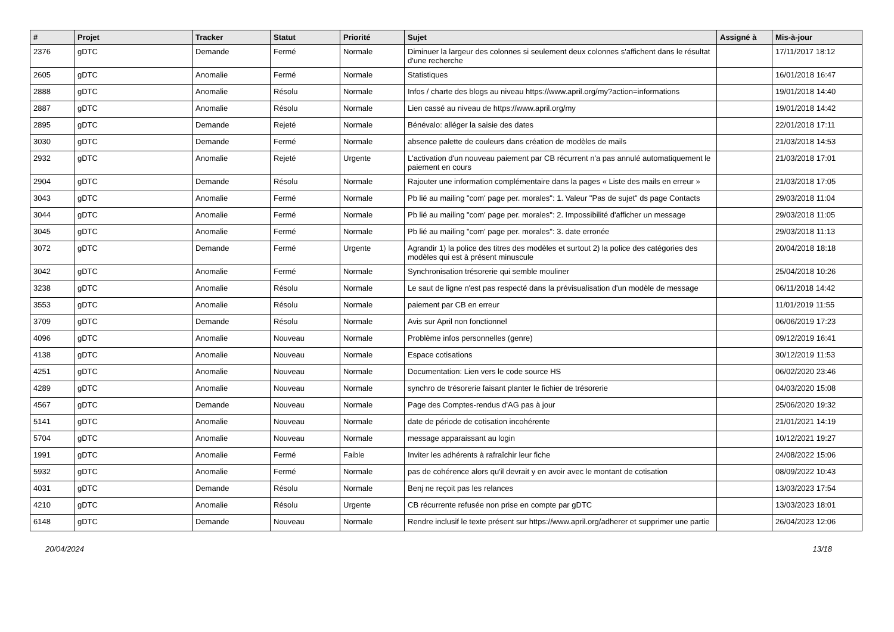| # | Projet | Tracker | Statut | Priorité | Sujet | Assigné à | Mis-à-jour |
| --- | --- | --- | --- | --- | --- | --- | --- |
| 2376 | gDTC | Demande | Fermé | Normale | Diminuer la largeur des colonnes si seulement deux colonnes s'affichent dans le résultat d'une recherche | | 17/11/2017 18:12 |
| 2605 | gDTC | Anomalie | Fermé | Normale | Statistiques | | 16/01/2018 16:47 |
| 2888 | gDTC | Anomalie | Résolu | Normale | Infos / charte des blogs au niveau https://www.april.org/my?action=informations | | 19/01/2018 14:40 |
| 2887 | gDTC | Anomalie | Résolu | Normale | Lien cassé au niveau de https://www.april.org/my | | 19/01/2018 14:42 |
| 2895 | gDTC | Demande | Rejeté | Normale | Bénévalo: alléger la saisie des dates | | 22/01/2018 17:11 |
| 3030 | gDTC | Demande | Fermé | Normale | absence palette de couleurs dans création de modèles de mails | | 21/03/2018 14:53 |
| 2932 | gDTC | Anomalie | Rejeté | Urgente | L'activation d'un nouveau paiement par CB récurrent n'a pas annulé automatiquement le paiement en cours | | 21/03/2018 17:01 |
| 2904 | gDTC | Demande | Résolu | Normale | Rajouter une information complémentaire dans la pages « Liste des mails en erreur » | | 21/03/2018 17:05 |
| 3043 | gDTC | Anomalie | Fermé | Normale | Pb lié au mailing "com' page per. morales": 1. Valeur "Pas de sujet" ds page Contacts | | 29/03/2018 11:04 |
| 3044 | gDTC | Anomalie | Fermé | Normale | Pb lié au mailing "com' page per. morales": 2. Impossibilité d'afficher un message | | 29/03/2018 11:05 |
| 3045 | gDTC | Anomalie | Fermé | Normale | Pb lié au mailing "com' page per. morales": 3. date erronée | | 29/03/2018 11:13 |
| 3072 | gDTC | Demande | Fermé | Urgente | Agrandir 1) la police des titres des modèles et surtout 2) la police des catégories des modèles qui est à présent minuscule | | 20/04/2018 18:18 |
| 3042 | gDTC | Anomalie | Fermé | Normale | Synchronisation trésorerie qui semble mouliner | | 25/04/2018 10:26 |
| 3238 | gDTC | Anomalie | Résolu | Normale | Le saut de ligne n'est pas respecté dans la prévisualisation d'un modèle de message | | 06/11/2018 14:42 |
| 3553 | gDTC | Anomalie | Résolu | Normale | paiement par CB en erreur | | 11/01/2019 11:55 |
| 3709 | gDTC | Demande | Résolu | Normale | Avis sur April non fonctionnel | | 06/06/2019 17:23 |
| 4096 | gDTC | Anomalie | Nouveau | Normale | Problème infos personnelles (genre) | | 09/12/2019 16:41 |
| 4138 | gDTC | Anomalie | Nouveau | Normale | Espace cotisations | | 30/12/2019 11:53 |
| 4251 | gDTC | Anomalie | Nouveau | Normale | Documentation: Lien vers le code source HS | | 06/02/2020 23:46 |
| 4289 | gDTC | Anomalie | Nouveau | Normale | synchro de trésorerie faisant planter le fichier de trésorerie | | 04/03/2020 15:08 |
| 4567 | gDTC | Demande | Nouveau | Normale | Page des Comptes-rendus d'AG pas à jour | | 25/06/2020 19:32 |
| 5141 | gDTC | Anomalie | Nouveau | Normale | date de période de cotisation incohérente | | 21/01/2021 14:19 |
| 5704 | gDTC | Anomalie | Nouveau | Normale | message apparaissant au login | | 10/12/2021 19:27 |
| 1991 | gDTC | Anomalie | Fermé | Faible | Inviter les adhérents à rafraîchir leur fiche | | 24/08/2022 15:06 |
| 5932 | gDTC | Anomalie | Fermé | Normale | pas de cohérence alors qu'il devrait y en avoir avec le montant de cotisation | | 08/09/2022 10:43 |
| 4031 | gDTC | Demande | Résolu | Normale | Benj ne reçoit pas les relances | | 13/03/2023 17:54 |
| 4210 | gDTC | Anomalie | Résolu | Urgente | CB récurrente refusée non prise en compte par gDTC | | 13/03/2023 18:01 |
| 6148 | gDTC | Demande | Nouveau | Normale | Rendre inclusif le texte présent sur https://www.april.org/adherer et supprimer une partie | | 26/04/2023 12:06 |
20/04/2024 13/18